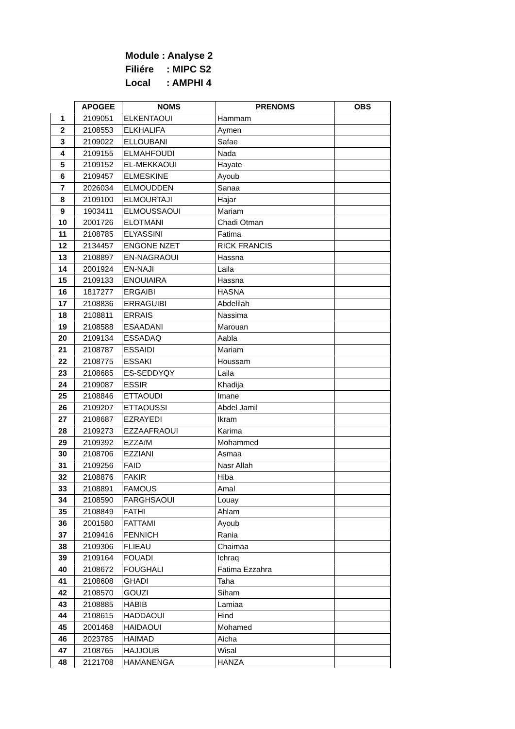Module : Analyse 2
Filiére: MIPC S2
Local: AMPHI 4
| | APOGEE | NOMS | PRENOMS | OBS |
| --- | --- | --- | --- | --- |
| 1 | 2109051 | ELKENTAOUI | Hammam | |
| 2 | 2108553 | ELKHALIFA | Aymen | |
| 3 | 2109022 | ELLOUBANI | Safae | |
| 4 | 2109155 | ELMAHFOUDI | Nada | |
| 5 | 2109152 | EL-MEKKAOUI | Hayate | |
| 6 | 2109457 | ELMESKINE | Ayoub | |
| 7 | 2026034 | ELMOUDDEN | Sanaa | |
| 8 | 2109100 | ELMOURTAJI | Hajar | |
| 9 | 1903411 | ELMOUSSAOUI | Mariam | |
| 10 | 2001726 | ELOTMANI | Chadi Otman | |
| 11 | 2108785 | ELYASSINI | Fatima | |
| 12 | 2134457 | ENGONE NZET | RICK FRANCIS | |
| 13 | 2108897 | EN-NAGRAOUI | Hassna | |
| 14 | 2001924 | EN-NAJI | Laila | |
| 15 | 2109133 | ENOUIAIRA | Hassna | |
| 16 | 1817277 | ERGAIBI | HASNA | |
| 17 | 2108836 | ERRAGUIBI | Abdelilah | |
| 18 | 2108811 | ERRAIS | Nassima | |
| 19 | 2108588 | ESAADANI | Marouan | |
| 20 | 2109134 | ESSADAQ | Aabla | |
| 21 | 2108787 | ESSAIDI | Mariam | |
| 22 | 2108775 | ESSAKI | Houssam | |
| 23 | 2108685 | ES-SEDDYQY | Laila | |
| 24 | 2109087 | ESSIR | Khadija | |
| 25 | 2108846 | ETTAOUDI | Imane | |
| 26 | 2109207 | ETTAOUSSI | Abdel Jamil | |
| 27 | 2108687 | EZRAYEDI | Ikram | |
| 28 | 2109273 | EZZAAFRAOUI | Karima | |
| 29 | 2109392 | EZZAïM | Mohammed | |
| 30 | 2108706 | EZZIANI | Asmaa | |
| 31 | 2109256 | FAID | Nasr Allah | |
| 32 | 2108876 | FAKIR | Hiba | |
| 33 | 2108891 | FAMOUS | Amal | |
| 34 | 2108590 | FARGHSAOUI | Louay | |
| 35 | 2108849 | FATHI | Ahlam | |
| 36 | 2001580 | FATTAMI | Ayoub | |
| 37 | 2109416 | FENNICH | Rania | |
| 38 | 2109306 | FLIEAU | Chaimaa | |
| 39 | 2109164 | FOUADI | Ichraq | |
| 40 | 2108672 | FOUGHALI | Fatima Ezzahra | |
| 41 | 2108608 | GHADI | Taha | |
| 42 | 2108570 | GOUZI | Siham | |
| 43 | 2108885 | HABIB | Lamiaa | |
| 44 | 2108615 | HADDAOUI | Hind | |
| 45 | 2001468 | HAIDAOUI | Mohamed | |
| 46 | 2023785 | HAIMAD | Aicha | |
| 47 | 2108765 | HAJJOUB | Wisal | |
| 48 | 2121708 | HAMANENGA | HANZA | |